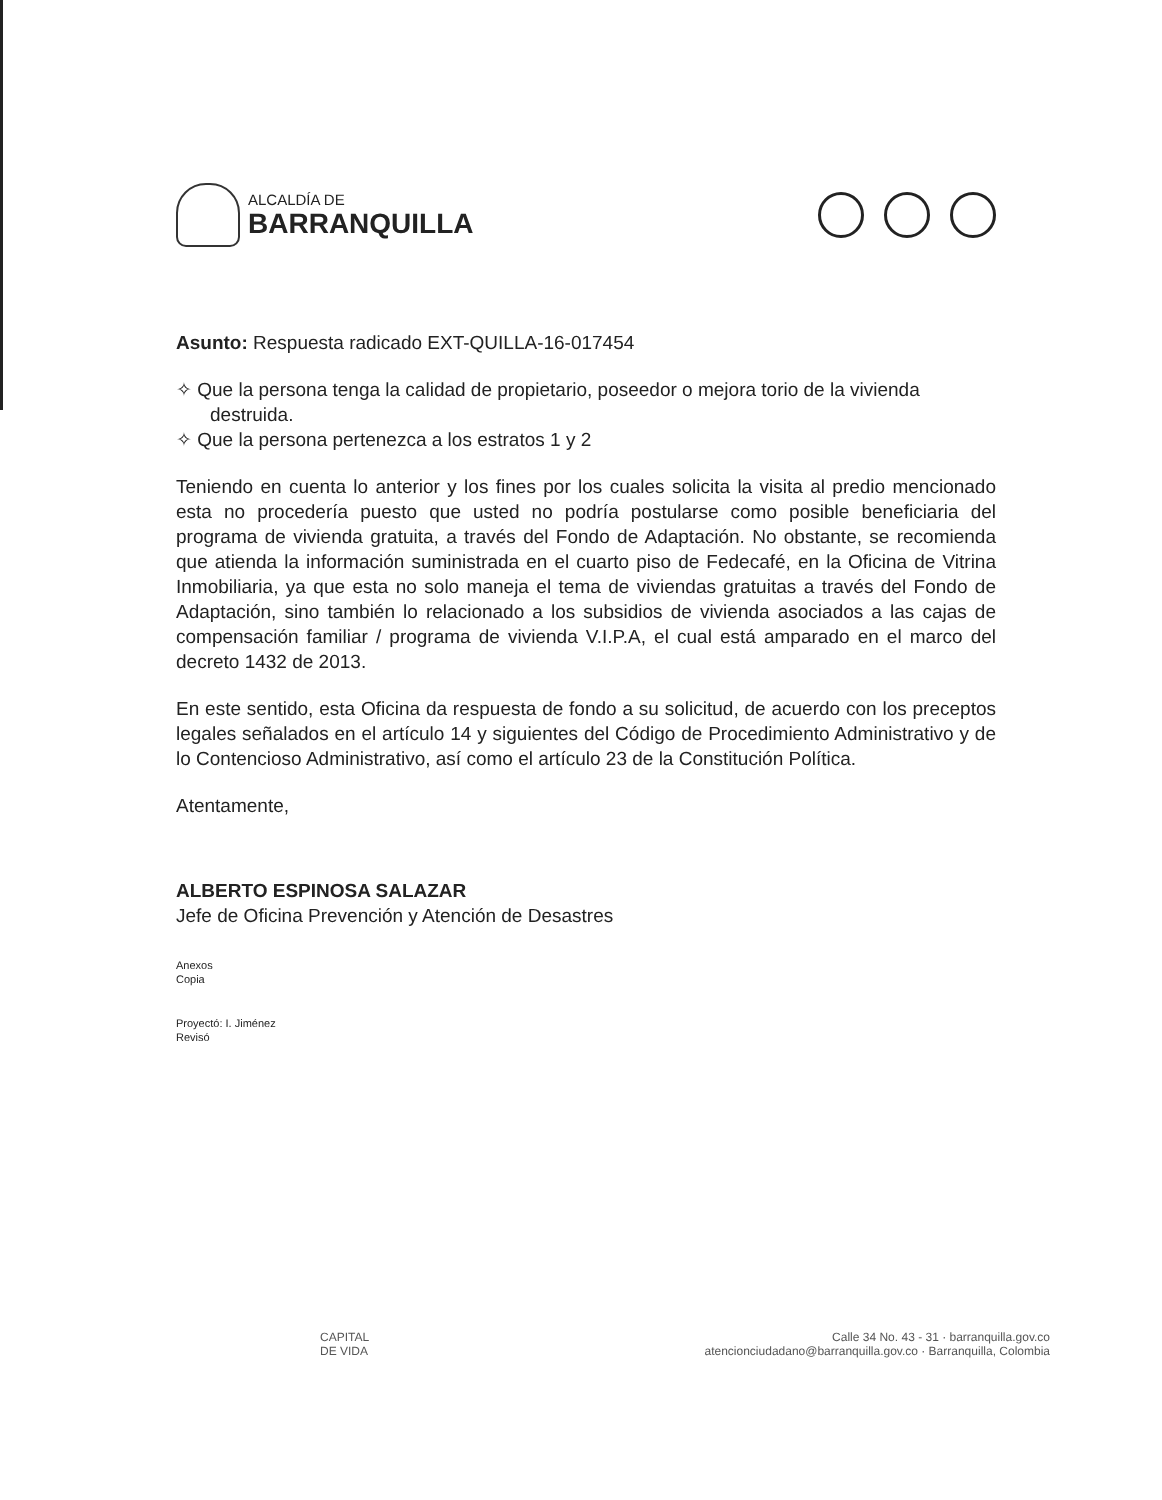ALCALDÍA DE
BARRANQUILLA
Asunto: Respuesta radicado EXT-QUILLA-16-017454
✧ Que la persona tenga la calidad de propietario, poseedor o mejora torio de la vivienda destruida.
✧ Que la persona pertenezca a los estratos 1 y 2
Teniendo en cuenta lo anterior y los fines por los cuales solicita la visita al predio mencionado esta no procedería puesto que usted no podría postularse como posible beneficiaria del programa de vivienda gratuita, a través del Fondo de Adaptación. No obstante, se recomienda que atienda la información suministrada en el cuarto piso de Fedecafé, en la Oficina de Vitrina Inmobiliaria, ya que esta no solo maneja el tema de viviendas gratuitas a través del Fondo de Adaptación, sino también lo relacionado a los subsidios de vivienda asociados a las cajas de compensación familiar / programa de vivienda V.I.P.A, el cual está amparado en el marco del decreto 1432 de 2013.
En este sentido, esta Oficina da respuesta de fondo a su solicitud, de acuerdo con los preceptos legales señalados en el artículo 14 y siguientes del Código de Procedimiento Administrativo y de lo Contencioso Administrativo, así como el artículo 23 de la Constitución Política.
Atentamente,
ALBERTO ESPINOSA SALAZAR
Jefe de Oficina Prevención y Atención de Desastres
Anexos
Copia
Proyectó: I. Jiménez
Revisó
CAPITAL
DE VIDA
Calle 34 No. 43 - 31 · barranquilla.gov.co
atencionciudadano@barranquilla.gov.co · Barranquilla, Colombia